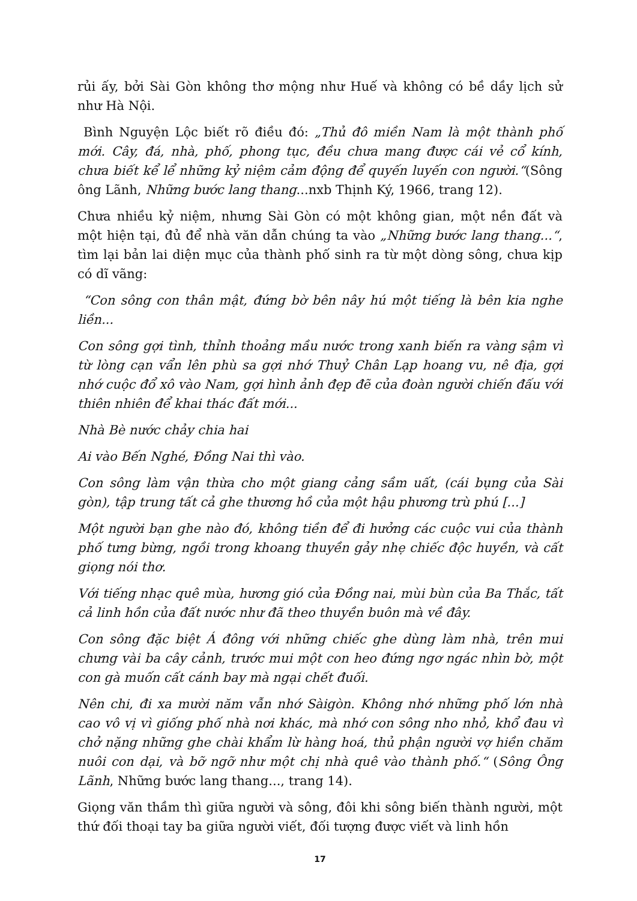rủi ấy, bởi Sài Gòn không thơ mộng như Huế và không có bề dầy lịch sử như Hà Nội.
Bình Nguyện Lộc biết rõ điều đó: „Thủ đô miền Nam là một thành phố mới. Cây, đá, nhà, phố, phong tục, đều chưa mang được cái vẻ cổ kính, chưa biết kể lể những kỷ niệm cảm động để quyến luyến con người.“(Sông ông Lãnh, Những bước lang thang...nxb Thịnh Ký, 1966, trang 12).
Chưa nhiều kỷ niệm, nhưng Sài Gòn có một không gian, một nền đất và một hiện tại, đủ để nhà văn dẫn chúng ta vào „Những bước lang thang...“, tìm lại bản lai diện mục của thành phố sinh ra từ một dòng sông, chưa kịp có dĩ vãng:
“Con sông con thân mật, đứng bờ bên nây hú một tiếng là bên kia nghe liền...
Con sông gợi tình, thỉnh thoảng mầu nước trong xanh biến ra vàng sậm vì từ lòng cạn vẩn lên phù sa gợi nhớ Thuỷ Chân Lạp hoang vu, nê địa, gợi nhớ cuộc đổ xô vào Nam, gợi hình ảnh đẹp đẽ của đoàn người chiến đấu với thiên nhiên để khai thác đất mới...
Nhà Bè nước chảy chia hai
Ai vào Bến Nghé, Đồng Nai thì vào.
Con sông làm vận thừa cho một giang cảng sầm uất, (cái bụng của Sài gòn), tập trung tất cả ghe thương hồ của một hậu phương trù phú [...]
Một người bạn ghe nào đó, không tiền để đi hưởng các cuộc vui của thành phố tưng bừng, ngồi trong khoang thuyền gảy nhẹ chiếc độc huyền, và cất giọng nói thơ.
Với tiếng nhạc quê mùa, hương gió của Đồng nai, mùi bùn của Ba Thắc, tất cả linh hồn của đất nước như đã theo thuyền buôn mà về đây.
Con sông đặc biệt Á đông với những chiếc ghe dùng làm nhà, trên mui chưng vài ba cây cảnh, trước mui một con heo đứng ngơ ngác nhìn bờ, một con gà muốn cất cánh bay mà ngại chết đuối.
Nên chi, đi xa mười năm vẫn nhớ Sàigòn. Không nhớ những phố lớn nhà cao vô vị vì giống phố nhà nơi khác, mà nhớ con sông nho nhỏ, khổ đau vì chở nặng những ghe chài khẩm lừ hàng hoá, thủ phận người vợ hiền chăm nuôi con dại, và bỡ ngỡ như một chị nhà quê vào thành phố.“ (Sông Ông Lãnh, Những bước lang thang..., trang 14).
Giọng văn thầm thì giữa người và sông, đôi khi sông biến thành người, một thứ đối thoại tay ba giữa người viết, đối tượng được viết và linh hồn
17